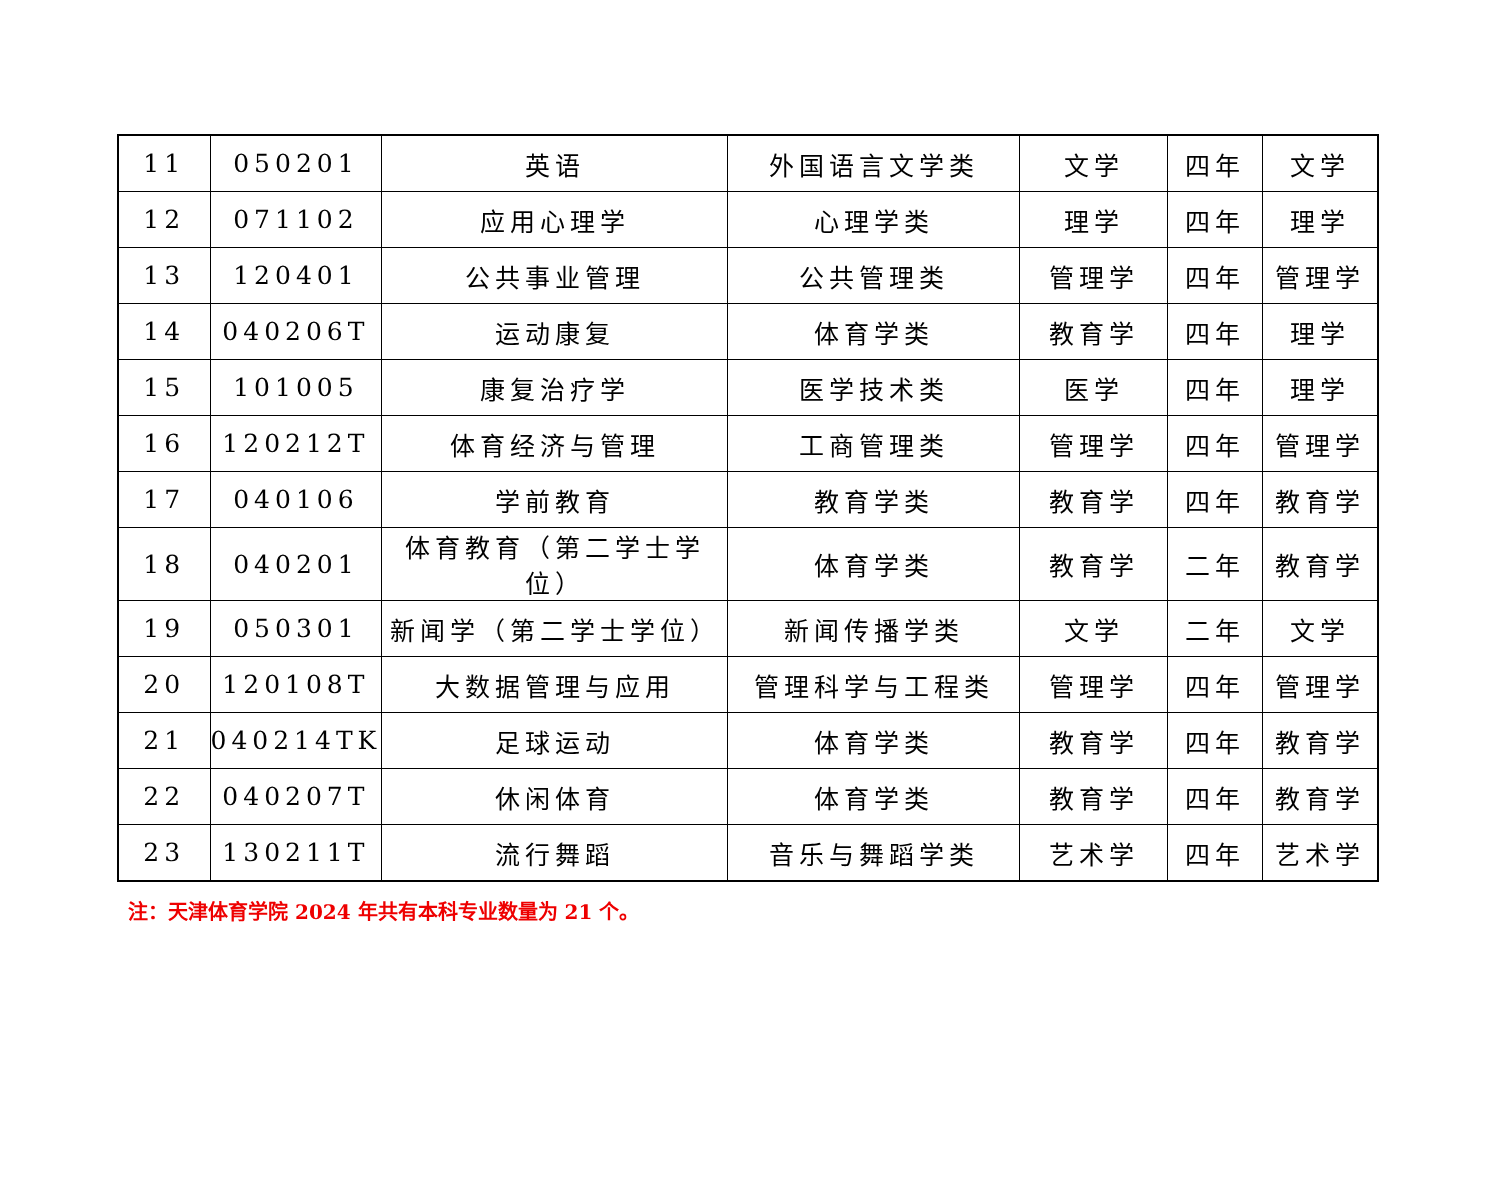| 11 | 050201 | 英语 | 外国语言文学类 | 文学 | 四年 | 文学 |
| 12 | 071102 | 应用心理学 | 心理学类 | 理学 | 四年 | 理学 |
| 13 | 120401 | 公共事业管理 | 公共管理类 | 管理学 | 四年 | 管理学 |
| 14 | 040206T | 运动康复 | 体育学类 | 教育学 | 四年 | 理学 |
| 15 | 101005 | 康复治疗学 | 医学技术类 | 医学 | 四年 | 理学 |
| 16 | 120212T | 体育经济与管理 | 工商管理类 | 管理学 | 四年 | 管理学 |
| 17 | 040106 | 学前教育 | 教育学类 | 教育学 | 四年 | 教育学 |
| 18 | 040201 | 体育教育（第二学士学位） | 体育学类 | 教育学 | 二年 | 教育学 |
| 19 | 050301 | 新闻学（第二学士学位） | 新闻传播学类 | 文学 | 二年 | 文学 |
| 20 | 120108T | 大数据管理与应用 | 管理科学与工程类 | 管理学 | 四年 | 管理学 |
| 21 | 040214TK | 足球运动 | 体育学类 | 教育学 | 四年 | 教育学 |
| 22 | 040207T | 休闲体育 | 体育学类 | 教育学 | 四年 | 教育学 |
| 23 | 130211T | 流行舞蹈 | 音乐与舞蹈学类 | 艺术学 | 四年 | 艺术学 |
注：天津体育学院 2024 年共有本科专业数量为 21 个。